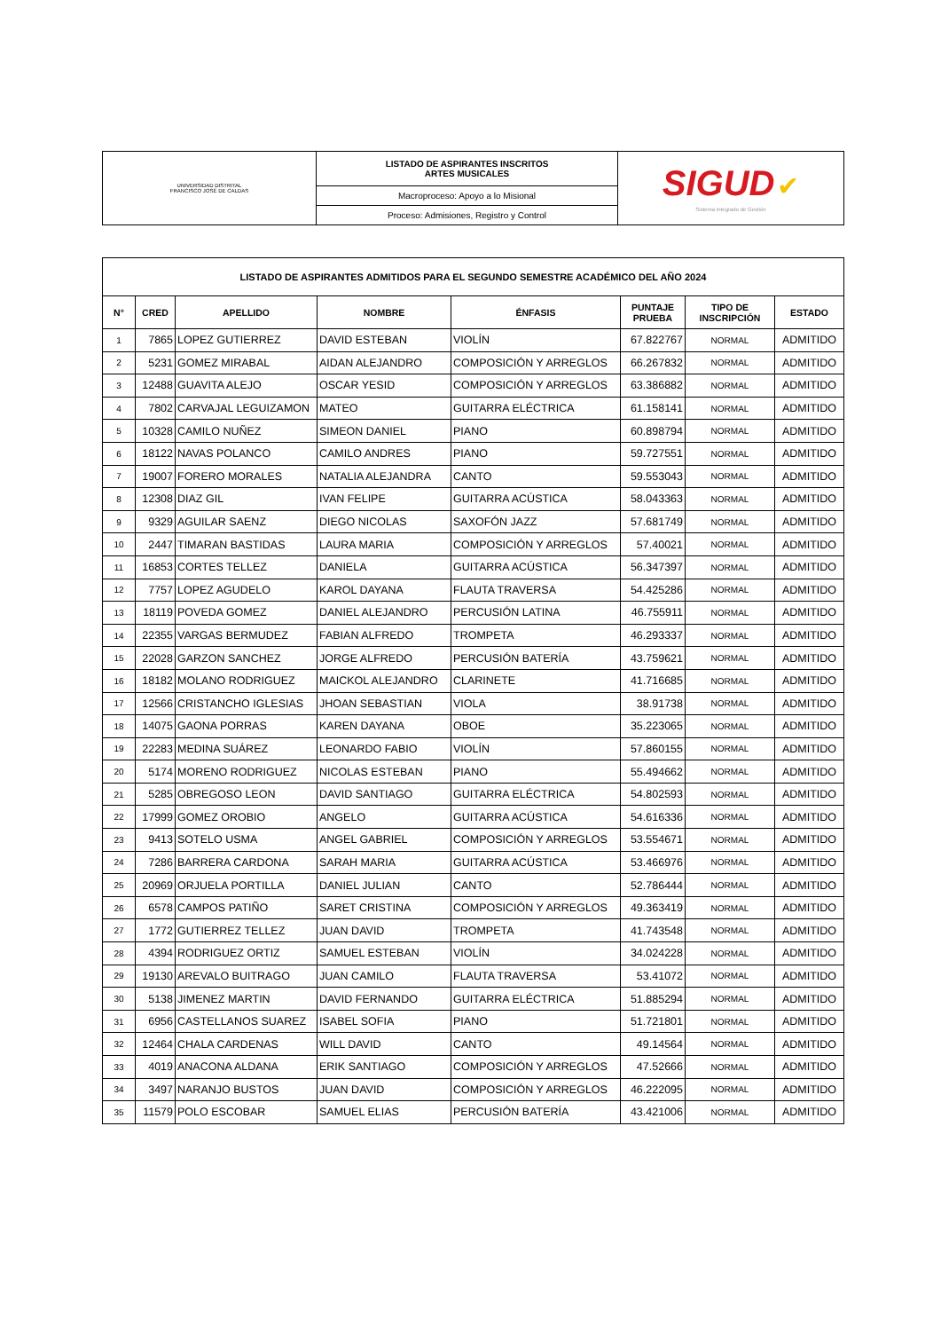| UNIVERSIDAD DISTRITAL FRANCISCO JOSÉ DE CALDAS | LISTADO DE ASPIRANTES INSCRITOS ARTES MUSICALES | SIGUD ✔ Sistema Integrado de Gestión |
| | Macroproceso: Apoyo a lo Misional | |
| | Proceso: Admisiones, Registro y Control | |
| LISTADO DE ASPIRANTES ADMITIDOS PARA EL SEGUNDO SEMESTRE ACADÉMICO DEL AÑO 2024 | | | | | | | |
| --- | --- | --- | --- | --- | --- | --- | --- |
| N° | CRED | APELLIDO | NOMBRE | ÉNFASIS | PUNTAJE PRUEBA | TIPO DE INSCRIPCIÓN | ESTADO |
| 1 | 7865 | LOPEZ GUTIERREZ | DAVID ESTEBAN | VIOLÍN | 67.822767 | NORMAL | ADMITIDO |
| 2 | 5231 | GOMEZ MIRABAL | AIDAN ALEJANDRO | COMPOSICIÓN Y ARREGLOS | 66.267832 | NORMAL | ADMITIDO |
| 3 | 12488 | GUAVITA ALEJO | OSCAR YESID | COMPOSICIÓN Y ARREGLOS | 63.386882 | NORMAL | ADMITIDO |
| 4 | 7802 | CARVAJAL LEGUIZAMON | MATEO | GUITARRA ELÉCTRICA | 61.158141 | NORMAL | ADMITIDO |
| 5 | 10328 | CAMILO NUÑEZ | SIMEON DANIEL | PIANO | 60.898794 | NORMAL | ADMITIDO |
| 6 | 18122 | NAVAS POLANCO | CAMILO ANDRES | PIANO | 59.727551 | NORMAL | ADMITIDO |
| 7 | 19007 | FORERO MORALES | NATALIA ALEJANDRA | CANTO | 59.553043 | NORMAL | ADMITIDO |
| 8 | 12308 | DIAZ GIL | IVAN FELIPE | GUITARRA ACÚSTICA | 58.043363 | NORMAL | ADMITIDO |
| 9 | 9329 | AGUILAR SAENZ | DIEGO NICOLAS | SAXOFÓN JAZZ | 57.681749 | NORMAL | ADMITIDO |
| 10 | 2447 | TIMARAN BASTIDAS | LAURA MARIA | COMPOSICIÓN Y ARREGLOS | 57.40021 | NORMAL | ADMITIDO |
| 11 | 16853 | CORTES TELLEZ | DANIELA | GUITARRA ACÚSTICA | 56.347397 | NORMAL | ADMITIDO |
| 12 | 7757 | LOPEZ AGUDELO | KAROL DAYANA | FLAUTA TRAVERSA | 54.425286 | NORMAL | ADMITIDO |
| 13 | 18119 | POVEDA GOMEZ | DANIEL ALEJANDRO | PERCUSIÓN LATINA | 46.755911 | NORMAL | ADMITIDO |
| 14 | 22355 | VARGAS BERMUDEZ | FABIAN ALFREDO | TROMPETA | 46.293337 | NORMAL | ADMITIDO |
| 15 | 22028 | GARZON SANCHEZ | JORGE ALFREDO | PERCUSIÓN BATERÍA | 43.759621 | NORMAL | ADMITIDO |
| 16 | 18182 | MOLANO RODRIGUEZ | MAICKOL ALEJANDRO | CLARINETE | 41.716685 | NORMAL | ADMITIDO |
| 17 | 12566 | CRISTANCHO IGLESIAS | JHOAN SEBASTIAN | VIOLA | 38.91738 | NORMAL | ADMITIDO |
| 18 | 14075 | GAONA PORRAS | KAREN DAYANA | OBOE | 35.223065 | NORMAL | ADMITIDO |
| 19 | 22283 | MEDINA SUÁREZ | LEONARDO FABIO | VIOLÍN | 57.860155 | NORMAL | ADMITIDO |
| 20 | 5174 | MORENO RODRIGUEZ | NICOLAS ESTEBAN | PIANO | 55.494662 | NORMAL | ADMITIDO |
| 21 | 5285 | OBREGOSO LEON | DAVID SANTIAGO | GUITARRA ELÉCTRICA | 54.802593 | NORMAL | ADMITIDO |
| 22 | 17999 | GOMEZ OROBIO | ANGELO | GUITARRA ACÚSTICA | 54.616336 | NORMAL | ADMITIDO |
| 23 | 9413 | SOTELO USMA | ANGEL GABRIEL | COMPOSICIÓN Y ARREGLOS | 53.554671 | NORMAL | ADMITIDO |
| 24 | 7286 | BARRERA CARDONA | SARAH MARIA | GUITARRA ACÚSTICA | 53.466976 | NORMAL | ADMITIDO |
| 25 | 20969 | ORJUELA PORTILLA | DANIEL JULIAN | CANTO | 52.786444 | NORMAL | ADMITIDO |
| 26 | 6578 | CAMPOS PATIÑO | SARET CRISTINA | COMPOSICIÓN Y ARREGLOS | 49.363419 | NORMAL | ADMITIDO |
| 27 | 1772 | GUTIERREZ TELLEZ | JUAN DAVID | TROMPETA | 41.743548 | NORMAL | ADMITIDO |
| 28 | 4394 | RODRIGUEZ ORTIZ | SAMUEL ESTEBAN | VIOLÍN | 34.024228 | NORMAL | ADMITIDO |
| 29 | 19130 | AREVALO BUITRAGO | JUAN CAMILO | FLAUTA TRAVERSA | 53.41072 | NORMAL | ADMITIDO |
| 30 | 5138 | JIMENEZ MARTIN | DAVID FERNANDO | GUITARRA ELÉCTRICA | 51.885294 | NORMAL | ADMITIDO |
| 31 | 6956 | CASTELLANOS SUAREZ | ISABEL SOFIA | PIANO | 51.721801 | NORMAL | ADMITIDO |
| 32 | 12464 | CHALA CARDENAS | WILL DAVID | CANTO | 49.14564 | NORMAL | ADMITIDO |
| 33 | 4019 | ANACONA ALDANA | ERIK SANTIAGO | COMPOSICIÓN Y ARREGLOS | 47.52666 | NORMAL | ADMITIDO |
| 34 | 3497 | NARANJO BUSTOS | JUAN DAVID | COMPOSICIÓN Y ARREGLOS | 46.222095 | NORMAL | ADMITIDO |
| 35 | 11579 | POLO ESCOBAR | SAMUEL ELIAS | PERCUSIÓN BATERÍA | 43.421006 | NORMAL | ADMITIDO |